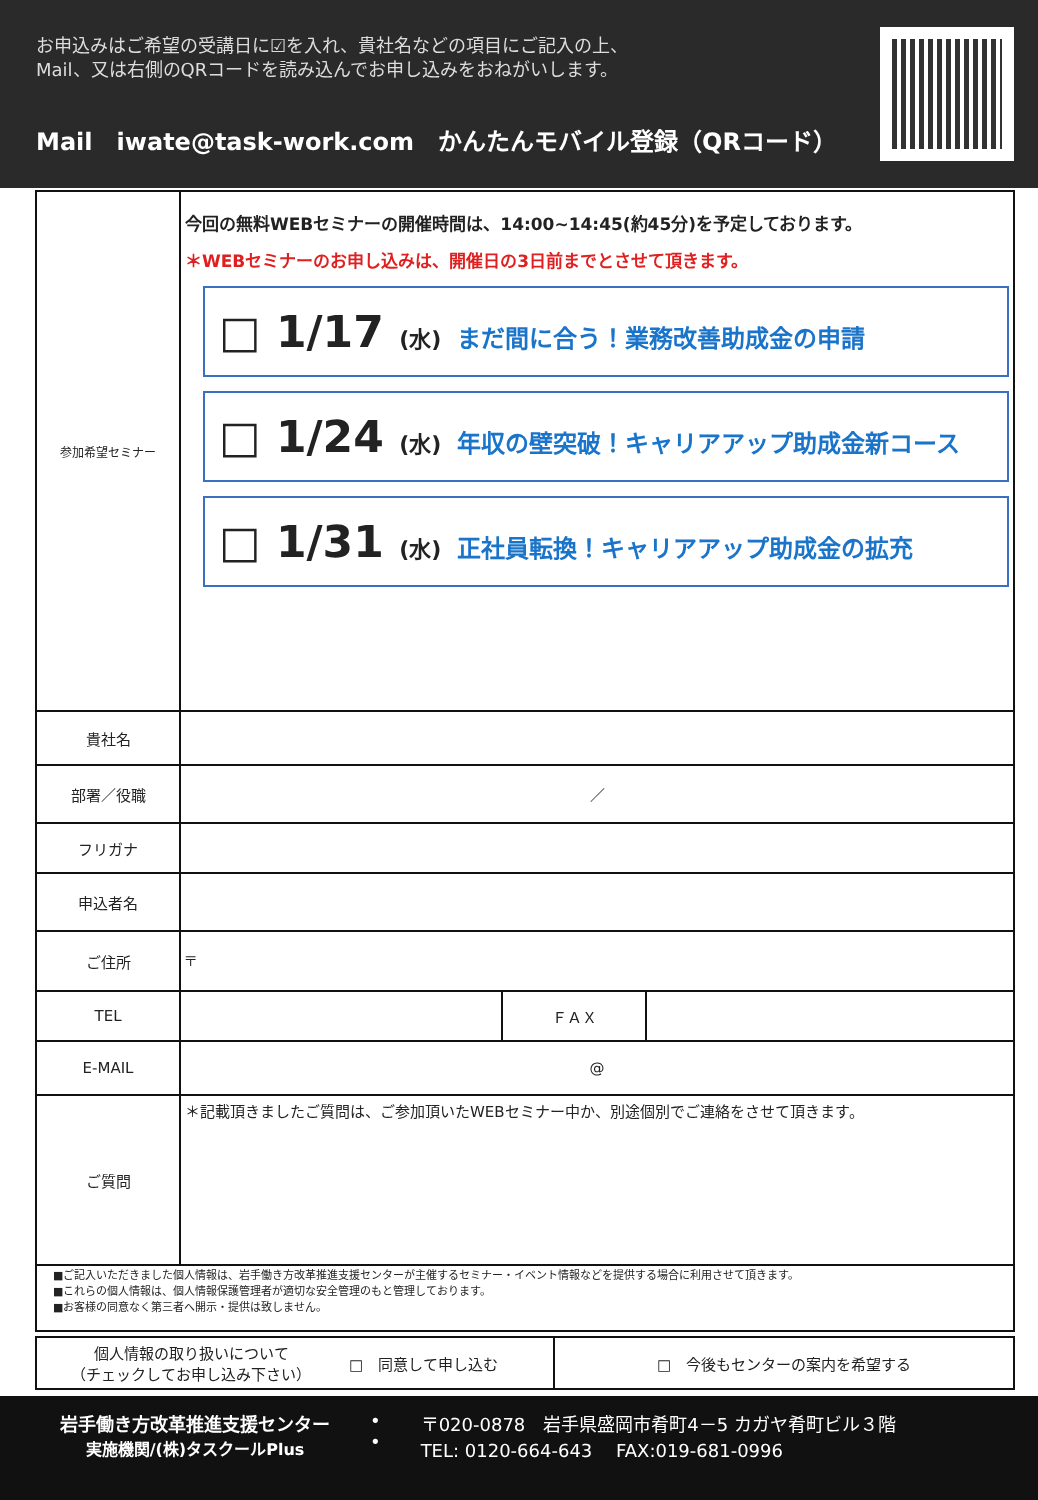お申込みはご希望の受講日に☑を入れ、貴社名などの項目にご記入の上、
Mail、又は右側のQRコードを読み込んでお申し込みをおねがいします。
Mail　iwate@task-work.com　かんたんモバイル登録（QRコード）
| 参加希望セミナー | 今回の無料WEBセミナーの開催時間は、14:00~14:45(約45分)を予定しております。 ＊WEBセミナーのお申し込みは、開催日の3日前までとさせて頂きます。 □ 1/17 (水) まだ間に合う！業務改善助成金の申請 □ 1/24 (水) 年収の壁突破！キャリアアップ助成金新コース □ 1/31 (水) 正社員転換！キャリアアップ助成金の拡充 |
| 貴社名 | |
| 部署／役職 | ／ |
| フリガナ | |
| 申込者名 | |
| ご住所 | 〒 |
| TEL | / / ＦＡＸ / / |
| E-MAIL | @ |
| ご質問 | ＊記載頂きましたご質問は、ご参加頂いたWEBセミナー中か、別途個別でご連絡をさせて頂きます。 |
| ■ご記入いただきました個人情報は、岩手働き方改革推進支援センターが主催するセミナー・イベント情報などを提供する場合に利用させて頂きます。 ■これらの個人情報は、個人情報保護管理者が適切な安全管理のもと管理しております。 ■お客様の同意なく第三者へ開示・提供は致しません。 | |
| 個人情報の取り扱いについて （チェックしてお申し込み下さい） | □ 同意して申し込む | □ 今後もセンターの案内を希望する |
岩手働き方改革推進支援センター
実施機関/(株)タスクールPlus
•
•
〒020-0878　岩手県盛岡市肴町4－5 カガヤ肴町ビル３階
TEL: 0120-664-643　 FAX:019-681-0996